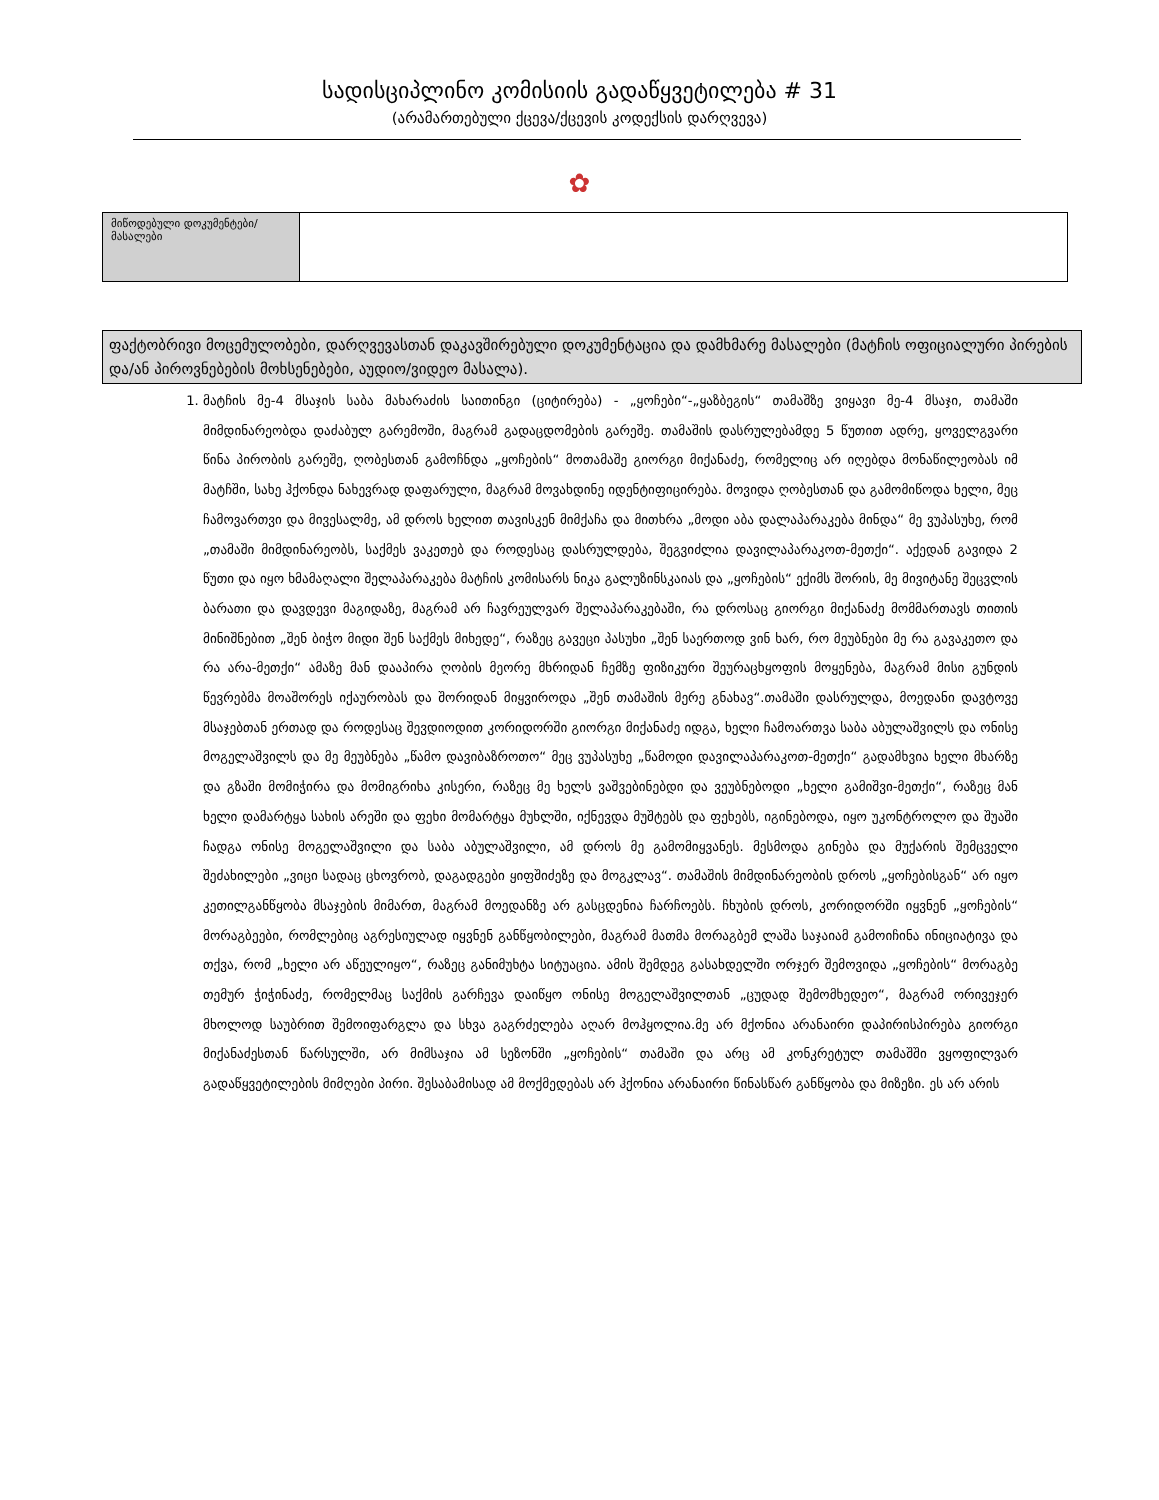სადისციპლინო კომისიის გადაწყვეტილება # 31
(არამართებული ქცევა/ქცევის კოდექსის დარღვევა)
✿
| მიწოდებული დოკუმენტები/მასალები | |
ფაქტობრივი მოცემულობები, დარღვევასთან დაკავშირებული დოკუმენტაცია და დამხმარე მასალები (მატჩის ოფიციალური პირების და/ან პიროვნებების მოხსენებები, აუდიო/ვიდეო მასალა).
1. მატჩის მე-4 მსაჯის საბა მახარაძის საითინგი (ციტირება) - „ყოჩები“-„ყაზბეგის“ თამაშზე ვიყავი მე-4 მსაჯი, თამაში მიმდინარეობდა დაძაბულ გარემოში, მაგრამ გადაცდომების გარეშე. თამაშის დასრულებამდე 5 წუთით ადრე, ყოველგვარი წინა პირობის გარეშე, ღობესთან გამოჩნდა „ყოჩების“ მოთამაშე გიორგი მიქანაძე, რომელიც არ იღებდა მონაწილეობას იმ მატჩში, სახე ჰქონდა ნახევრად დაფარული, მაგრამ მოვახდინე იდენტიფიცირება. მოვიდა ღობესთან და გამომიწოდა ხელი, მეც ჩამოვართვი და მივესალმე, ამ დროს ხელით თავისკენ მიმქაჩა და მითხრა „მოდი აბა დალაპარაკება მინდა“ მე ვუპასუხე, რომ „თამაში მიმდინარეობს, საქმეს ვაკეთებ და როდესაც დასრულდება, შეგვიძლია დავილაპარაკოთ-მეთქი“. აქედან გავიდა 2 წუთი და იყო ხმამაღალი შელაპარაკება მატჩის კომისარს ნიკა გალუზინსკაიას და „ყოჩების“ ექიმს შორის, მე მივიტანე შეცვლის ბარათი და დავდევი მაგიდაზე, მაგრამ არ ჩავრეულვარ შელაპარაკებაში, რა დროსაც გიორგი მიქანაძე მომმართავს თითის მინიშნებით „შენ ბიჭო მიდი შენ საქმეს მიხედე“, რაზეც გავეცი პასუხი „შენ საერთოდ ვინ ხარ, რო მეუბნები მე რა გავაკეთო და რა არა-მეთქი“ ამაზე მან დააპირა ღობის მეორე მხრიდან ჩემზე ფიზიკური შეურაცხყოფის მოყენება, მაგრამ მისი გუნდის წევრებმა მოაშორეს იქაურობას და შორიდან მიყვიროდა „შენ თამაშის მერე გნახავ“.თამაში დასრულდა, მოედანი დავტოვე მსაჯებთან ერთად და როდესაც შევდიოდით კორიდორში გიორგი მიქანაძე იდგა, ხელი ჩამოართვა საბა აბულაშვილს და ონისე მოგელაშვილს და მე მეუბნება „წამო დავიბაზროთო“ მეც ვუპასუხე „წამოდი დავილაპარაკოთ-მეთქი“ გადამხვია ხელი მხარზე და გზაში მომიჭირა და მომიგრიხა კისერი, რაზეც მე ხელს ვაშვებინებდი და ვეუბნებოდი „ხელი გამიშვი-მეთქი“, რაზეც მან ხელი დამარტყა სახის არეში და ფეხი მომარტყა მუხლში, იქნევდა მუშტებს და ფეხებს, იგინებოდა, იყო უკონტროლო და შუაში ჩადგა ონისე მოგელაშვილი და საბა აბულაშვილი, ამ დროს მე გამომიყვანეს. მესმოდა გინება და მუქარის შემცველი შეძახილები „ვიცი სადაც ცხოვრობ, დაგადგები ყიფშიძეზე და მოგკლავ“. თამაშის მიმდინარეობის დროს „ყოჩებისგან“ არ იყო კეთილგანწყობა მსაჯების მიმართ, მაგრამ მოედანზე არ გასცდენია ჩარჩოებს. ჩხუბის დროს, კორიდორში იყვნენ „ყოჩების“ მორაგბეები, რომლებიც აგრესიულად იყვნენ განწყობილები, მაგრამ მათმა მორაგბემ ლაშა საჯაიამ გამოიჩინა ინიციატივა და თქვა, რომ „ხელი არ აწეულიყო“, რაზეც განიმუხტა სიტუაცია. ამის შემდეგ გასახდელში ორჯერ შემოვიდა „ყოჩების“ მორაგბე თემურ ჭიჭინაძე, რომელმაც საქმის გარჩევა დაიწყო ონისე მოგელაშვილთან „ცუდად შემომხედეო“, მაგრამ ორივეჯერ მხოლოდ საუბრით შემოიფარგლა და სხვა გაგრძელება აღარ მოჰყოლია.მე არ მქონია არანაირი დაპირისპირება გიორგი მიქანაძესთან წარსულში, არ მიმსაჯია ამ სეზონში „ყოჩების“ თამაში და არც ამ კონკრეტულ თამაშში ვყოფილვარ გადაწყვეტილების მიმღები პირი. შესაბამისად ამ მოქმედებას არ ჰქონია არანაირი წინასწარ განწყობა და მიზეზი. ეს არ არის